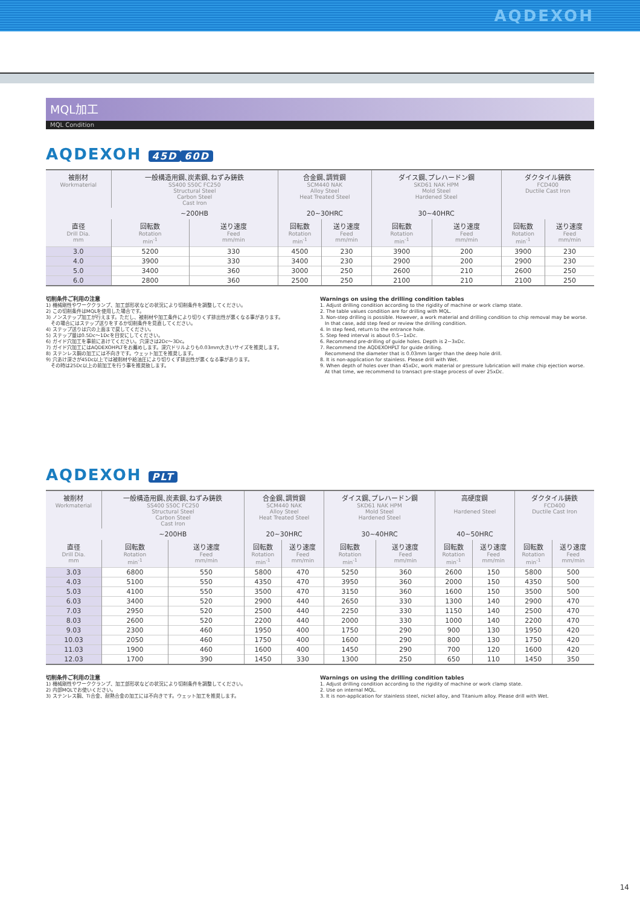AQDEXOH
MQL加工
MQL Condition
AQDEXOH 45D 60D
| 被削材 Workmaterial | 一般構造用鋼､炭素鋼､ねずみ鋳鉄 SS400 S50C FC250 Structural Steel Carbon Steel Cast Iron | | 合金鋼､調質鋼 SCM440 NAK Alloy Steel Heat Treated Steel | | ダイス鋼､プレハードン鋼 SKD61 NAK HPM Mold Steel Hardened Steel | | ダクタイル鋳鉄 FCD400 Ductile Cast Iron | |
| --- | --- | --- | --- | --- | --- | --- | --- | --- |
| | ~200HB | | 20~30HRC | | 30~40HRC | | | |
| 直径 Drill Dia. mm | 回転数 Rotation min<sup>-1</sup> | 送り速度 Feed mm/min | 回転数 Rotation min<sup>-1</sup> | 送り速度 Feed mm/min | 回転数 Rotation min<sup>-1</sup> | 送り速度 Feed mm/min | 回転数 Rotation min<sup>-1</sup> | 送り速度 Feed mm/min |
| 3.0 | 5200 | 330 | 4500 | 230 | 3900 | 200 | 3900 | 230 |
| 4.0 | 3900 | 330 | 3400 | 230 | 2900 | 200 | 2900 | 230 |
| 5.0 | 3400 | 360 | 3000 | 250 | 2600 | 210 | 2600 | 250 |
| 6.0 | 2800 | 360 | 2500 | 250 | 2100 | 210 | 2100 | 250 |
切削条件ご利用の注意
1) 機械剛性やワーククランプ、加工部形状などの状況により切削条件を調整してください。
2) この切削条件はMQLを使用した場合です。
3) ノンステップ加工が行えます。ただし、被削材や加工条件により切りくず排出性が悪くなる事があります。
　その場合にはステップ送りをするか切削条件を見直してください。
4) ステップ送りは穴の上面まで戻してください。
5) ステップ量は0.5Dc～1Dcを目安にしてください。
6) ガイド穴加工を事前にあけてください。穴深さは2Dc～3Dc。
7) ガイド穴加工にはAQDEXOHPLTをお薦めします。深穴ドリルよりも0.03mm大きいサイズを推奨します。
8) ステンレス鋼の加工には不向きです。ウェット加工を推奨します。
9) 穴あけ深さが45Dc以上では被削材や給油圧により切りくず排出性が悪くなる事があります。
　その時は25Dc以上の前加工を行う事を推奨致します。
Warnings on using the drilling condition tables
1. Adjust drilling condition according to the rigidity of machine or work clamp state.
2. The table values condition are for drilling with MQL.
3. Non-step drilling is possible. However, a work material and drilling condition to chip removal may be worse.
　In that case, add step feed or review the drilling condition.
4. In step feed, return to the entrance hole.
5. Step feed interval is about 0.5~1xDc.
6. Recommend pre-drilling of guide holes. Depth is 2~3xDc.
7. Recommend the AQDEXOHPLT for guide drilling.
　Recommend the diameter that is 0.03mm larger than the deep hole drill.
8. It is non-application for stainless. Please drill with Wet.
9. When depth of holes over than 45xDc, work material or pressure lubrication will make chip ejection worse.
　At that time, we recommend to transact pre-stage process of over 25xDc.
AQDEXOH PLT
| 被削材 Workmaterial | 一般構造用鋼､炭素鋼､ねずみ鋳鉄 SS400 S50C FC250 Structural Steel Carbon Steel Cast Iron | | 合金鋼､調質鋼 SCM440 NAK Alloy Steel Heat Treated Steel | | ダイス鋼､プレハードン鋼 SKD61 NAK HPM Mold Steel Hardened Steel | | 高硬度鋼 Hardened Steel | | ダクタイル鋳鉄 FCD400 Ductile Cast Iron | |
| --- | --- | --- | --- | --- | --- | --- | --- | --- | --- | --- |
| | ~200HB | | 20~30HRC | | 30~40HRC | | 40~50HRC | | | |
| 直径 Drill Dia. mm | 回転数 Rotation min<sup>-1</sup> | 送り速度 Feed mm/min | 回転数 Rotation min<sup>-1</sup> | 送り速度 Feed mm/min | 回転数 Rotation min<sup>-1</sup> | 送り速度 Feed mm/min | 回転数 Rotation min<sup>-1</sup> | 送り速度 Feed mm/min | 回転数 Rotation min<sup>-1</sup> | 送り速度 Feed mm/min |
| 3.03 | 6800 | 550 | 5800 | 470 | 5250 | 360 | 2600 | 150 | 5800 | 500 |
| 4.03 | 5100 | 550 | 4350 | 470 | 3950 | 360 | 2000 | 150 | 4350 | 500 |
| 5.03 | 4100 | 550 | 3500 | 470 | 3150 | 360 | 1600 | 150 | 3500 | 500 |
| 6.03 | 3400 | 520 | 2900 | 440 | 2650 | 330 | 1300 | 140 | 2900 | 470 |
| 7.03 | 2950 | 520 | 2500 | 440 | 2250 | 330 | 1150 | 140 | 2500 | 470 |
| 8.03 | 2600 | 520 | 2200 | 440 | 2000 | 330 | 1000 | 140 | 2200 | 470 |
| 9.03 | 2300 | 460 | 1950 | 400 | 1750 | 290 | 900 | 130 | 1950 | 420 |
| 10.03 | 2050 | 460 | 1750 | 400 | 1600 | 290 | 800 | 130 | 1750 | 420 |
| 11.03 | 1900 | 460 | 1600 | 400 | 1450 | 290 | 700 | 120 | 1600 | 420 |
| 12.03 | 1700 | 390 | 1450 | 330 | 1300 | 250 | 650 | 110 | 1450 | 350 |
切削条件ご利用の注意
1) 機械剛性やワーククランプ、加工部形状などの状況により切削条件を調整してください。
2) 内部MQLでお使いください。
3) ステンレス鋼、Ti合金、耐熱合金の加工には不向きです。ウェット加工を推奨します。
Warnings on using the drilling condition tables
1. Adjust drilling condition according to the rigidity of machine or work clamp state.
2. Use on internal MQL.
3. It is non-application for stainless steel, nickel alloy, and Titanium alloy. Please drill with Wet.
14